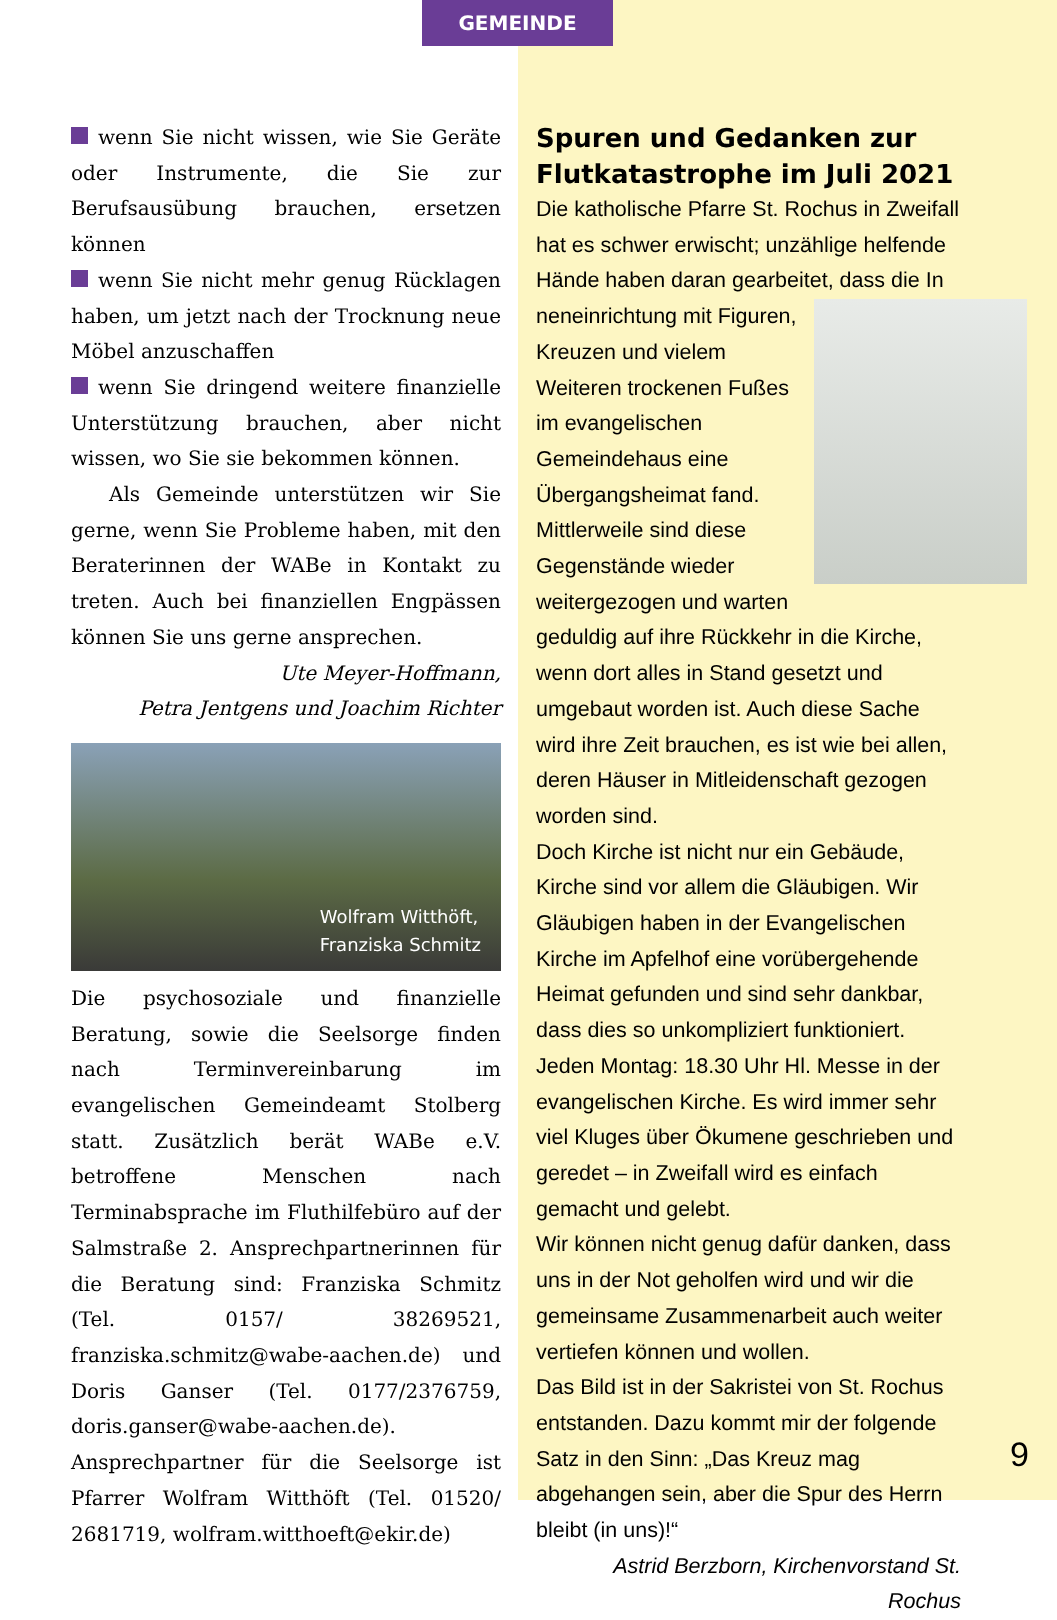GEMEINDE
wenn Sie nicht wissen, wie Sie Geräte oder Instrumente, die Sie zur Berufsausübung brauchen, ersetzen können
wenn Sie nicht mehr genug Rücklagen haben, um jetzt nach der Trocknung neue Möbel anzuschaffen
wenn Sie dringend weitere finanzielle Unterstützung brauchen, aber nicht wissen, wo Sie sie bekommen können.
Als Gemeinde unterstützen wir Sie gerne, wenn Sie Probleme haben, mit den Beraterinnen der WABe in Kontakt zu treten. Auch bei finanziellen Engpässen können Sie uns gerne ansprechen.
Ute Meyer-Hoffmann,
Petra Jentgens und Joachim Richter
Wolfram Witthöft,
Franziska Schmitz
Die psychosoziale und finanzielle Beratung, sowie die Seelsorge finden nach Terminvereinbarung im evangelischen Gemeindeamt Stolberg statt. Zusätzlich berät WABe e.V. betroffene Menschen nach Terminabsprache im Fluthilfebüro auf der Salmstraße 2. Ansprechpartnerinnen für die Beratung sind: Franziska Schmitz (Tel. 0157/ 38269521, franziska.schmitz@wabe-aachen.de) und Doris Ganser (Tel. 0177/2376759, doris.ganser@wabe-aachen.de). Ansprechpartner für die Seelsorge ist Pfarrer Wolfram Witthöft (Tel. 01520/ 2681719, wolfram.witthoeft@ekir.de)
Spuren und Gedanken zur Flutkatastrophe im Juli 2021
Die katholische Pfarre St. Rochus in Zweifall hat es schwer erwischt; unzählige helfende Hände haben daran gearbeitet, dass die In
neneinrichtung mit Figuren, Kreuzen und vielem Weiteren trockenen Fußes im evangelischen Gemeindehaus eine Übergangsheimat fand. Mittlerweile sind diese Gegenstände wieder weitergezogen und warten geduldig auf ihre Rückkehr in die Kirche, wenn dort alles in Stand gesetzt und umgebaut worden ist. Auch diese Sache wird ihre Zeit brauchen, es ist wie bei allen, deren Häuser in Mitleidenschaft gezogen worden sind.
Doch Kirche ist nicht nur ein Gebäude, Kirche sind vor allem die Gläubigen. Wir Gläubigen haben in der Evangelischen Kirche im Apfelhof eine vorübergehende Heimat gefunden und sind sehr dankbar, dass dies so unkompliziert funktioniert. Jeden Montag: 18.30 Uhr Hl. Messe in der evangelischen Kirche. Es wird immer sehr viel Kluges über Ökumene geschrieben und geredet – in Zweifall wird es einfach gemacht und gelebt.
Wir können nicht genug dafür danken, dass uns in der Not geholfen wird und wir die gemeinsame Zusammenarbeit auch weiter vertiefen können und wollen.
Das Bild ist in der Sakristei von St. Rochus entstanden. Dazu kommt mir der folgende Satz in den Sinn: „Das Kreuz mag abgehangen sein, aber die Spur des Herrn bleibt (in uns)!“
Astrid Berzborn, Kirchenvorstand St. Rochus
9